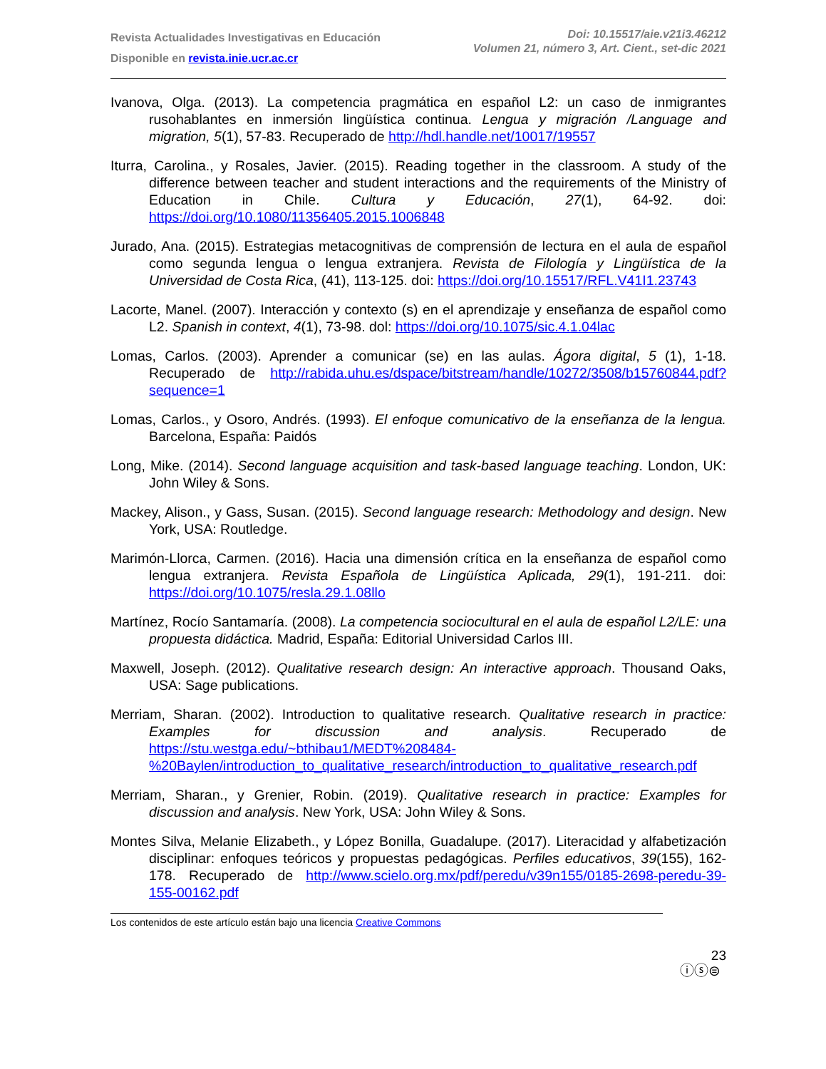Revista Actualidades Investigativas en Educación
Disponible en revista.inie.ucr.ac.cr
Doi: 10.15517/aie.v21i3.46212
Volumen 21, número 3, Art. Cient., set-dic 2021
Ivanova, Olga. (2013). La competencia pragmática en español L2: un caso de inmigrantes rusohablantes en inmersión lingüística continua. Lengua y migración /Language and migration, 5(1), 57-83. Recuperado de http://hdl.handle.net/10017/19557
Iturra, Carolina., y Rosales, Javier. (2015). Reading together in the classroom. A study of the difference between teacher and student interactions and the requirements of the Ministry of Education in Chile. Cultura y Educación, 27(1), 64-92. doi: https://doi.org/10.1080/11356405.2015.1006848
Jurado, Ana. (2015). Estrategias metacognitivas de comprensión de lectura en el aula de español como segunda lengua o lengua extranjera. Revista de Filología y Lingüística de la Universidad de Costa Rica, (41), 113-125. doi: https://doi.org/10.15517/RFL.V41I1.23743
Lacorte, Manel. (2007). Interacción y contexto (s) en el aprendizaje y enseñanza de español como L2. Spanish in context, 4(1), 73-98. dol: https://doi.org/10.1075/sic.4.1.04lac
Lomas, Carlos. (2003). Aprender a comunicar (se) en las aulas. Ágora digital, 5 (1), 1-18. Recuperado de http://rabida.uhu.es/dspace/bitstream/handle/10272/3508/b15760844.pdf?sequence=1
Lomas, Carlos., y Osoro, Andrés. (1993). El enfoque comunicativo de la enseñanza de la lengua. Barcelona, España: Paidós
Long, Mike. (2014). Second language acquisition and task-based language teaching. London, UK: John Wiley & Sons.
Mackey, Alison., y Gass, Susan. (2015). Second language research: Methodology and design. New York, USA: Routledge.
Marimón-Llorca, Carmen. (2016). Hacia una dimensión crítica en la enseñanza de español como lengua extranjera. Revista Española de Lingüística Aplicada, 29(1), 191-211. doi: https://doi.org/10.1075/resla.29.1.08llo
Martínez, Rocío Santamaría. (2008). La competencia sociocultural en el aula de español L2/LE: una propuesta didáctica. Madrid, España: Editorial Universidad Carlos III.
Maxwell, Joseph. (2012). Qualitative research design: An interactive approach. Thousand Oaks, USA: Sage publications.
Merriam, Sharan. (2002). Introduction to qualitative research. Qualitative research in practice: Examples for discussion and analysis. Recuperado de https://stu.westga.edu/~bthibau1/MEDT%208484-%20Baylen/introduction_to_qualitative_research/introduction_to_qualitative_research.pdf
Merriam, Sharan., y Grenier, Robin. (2019). Qualitative research in practice: Examples for discussion and analysis. New York, USA: John Wiley & Sons.
Montes Silva, Melanie Elizabeth., y López Bonilla, Guadalupe. (2017). Literacidad y alfabetización disciplinar: enfoques teóricos y propuestas pedagógicas. Perfiles educativos, 39(155), 162-178. Recuperado de http://www.scielo.org.mx/pdf/peredu/v39n155/0185-2698-peredu-39-155-00162.pdf
Los contenidos de este artículo están bajo una licencia Creative Commons
ⓘⓢ⊜
23